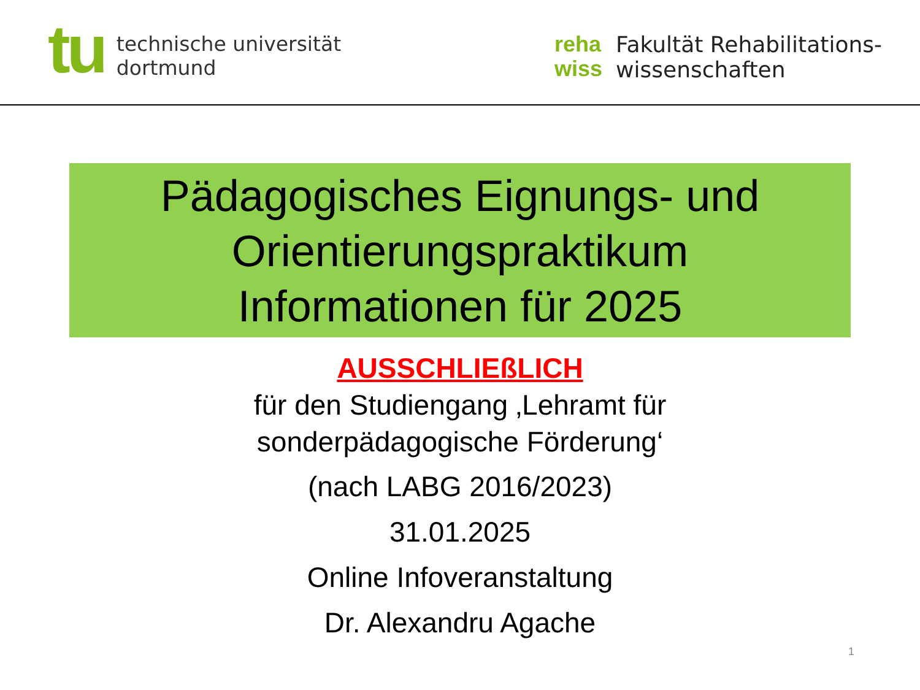tu
technische universität
dortmund
reha
wiss
Fakultät Rehabilitations-
wissenschaften
Pädagogisches Eignungs- und
Orientierungspraktikum
Informationen für 2025
AUSSCHLIEßLICH
für den Studiengang ‚Lehramt für
sonderpädagogische Förderung‘
(nach LABG 2016/2023)
31.01.2025
Online Infoveranstaltung
Dr. Alexandru Agache
1